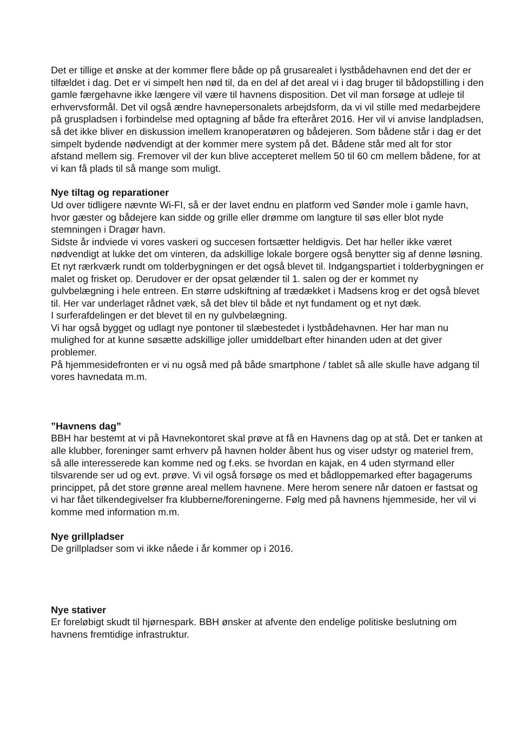Det er tillige et ønske at der kommer flere både op på grusarealet i lystbådehavnen end det der er tilfældet i dag. Det er vi simpelt hen nød til, da en del af det areal vi i dag bruger til bådopstilling i den gamle færgehavne ikke længere vil være til havnens disposition. Det vil man forsøge at udleje til erhvervsformål. Det vil også ændre havnepersonalets arbejdsform, da vi vil stille med medarbejdere på gruspladsen i forbindelse med optagning af både fra efteråret 2016. Her vil vi anvise landpladsen, så det ikke bliver en diskussion imellem kranoperatøren og bådejeren. Som bådene står i dag er det simpelt bydende nødvendigt at der kommer mere system på det. Bådene står med alt for stor afstand mellem sig. Fremover vil der kun blive accepteret mellem 50 til 60 cm mellem bådene, for at vi kan få plads til så mange som muligt.
Nye tiltag og reparationer
Ud over tidligere nævnte Wi-FI, så er der lavet endnu en platform ved Sønder mole i gamle havn, hvor gæster og bådejere kan sidde og grille eller drømme om langture til søs eller blot nyde stemningen i Dragør havn.
Sidste år indviede vi vores vaskeri og succesen fortsætter heldigvis. Det har heller ikke været nødvendigt at lukke det om vinteren, da adskillige lokale borgere også benytter sig af denne løsning. Et nyt rærkværk rundt om tolderbygningen er det også blevet til. Indgangspartiet i tolderbygningen er malet og frisket op. Derudover er der opsat gelænder til 1. salen og der er kommet ny gulvbelægning i hele entreen. En større udskiftning af trædækket i Madsens krog er det også blevet til. Her var underlaget rådnet væk, så det blev til både et nyt fundament og et nyt dæk.
I surferafdelingen er det blevet til en ny gulvbelægning.
Vi har også bygget og udlagt nye pontoner til slæbestedet i lystbådehavnen. Her har man nu mulighed for at kunne søsætte adskillige joller umiddelbart efter hinanden uden at det giver problemer.
På hjemmesidefronten er vi nu også med på både smartphone / tablet så alle skulle have adgang til vores havnedata m.m.
”Havnens dag”
BBH har bestemt at vi på Havnekontoret skal prøve at få en Havnens dag op at stå. Det er tanken at alle klubber, foreninger samt erhverv på havnen holder åbent hus og viser udstyr og materiel frem, så alle interesserede kan komme ned og f.eks. se hvordan en kajak, en 4 uden styrmand eller tilsvarende ser ud og evt. prøve. Vi vil også forsøge os med et bådloppemarked efter bagagerums princippet, på det store grønne areal mellem havnene. Mere herom senere når datoen er fastsat og vi har fået tilkendegivelser fra klubberne/foreningerne. Følg med på havnens hjemmeside, her vil vi komme med information m.m.
Nye grillpladser
De grillpladser som vi ikke nåede i år kommer op i 2016.
Nye stativer
Er foreløbigt skudt til hjørnespark. BBH ønsker at afvente den endelige politiske beslutning om havnens fremtidige infrastruktur.